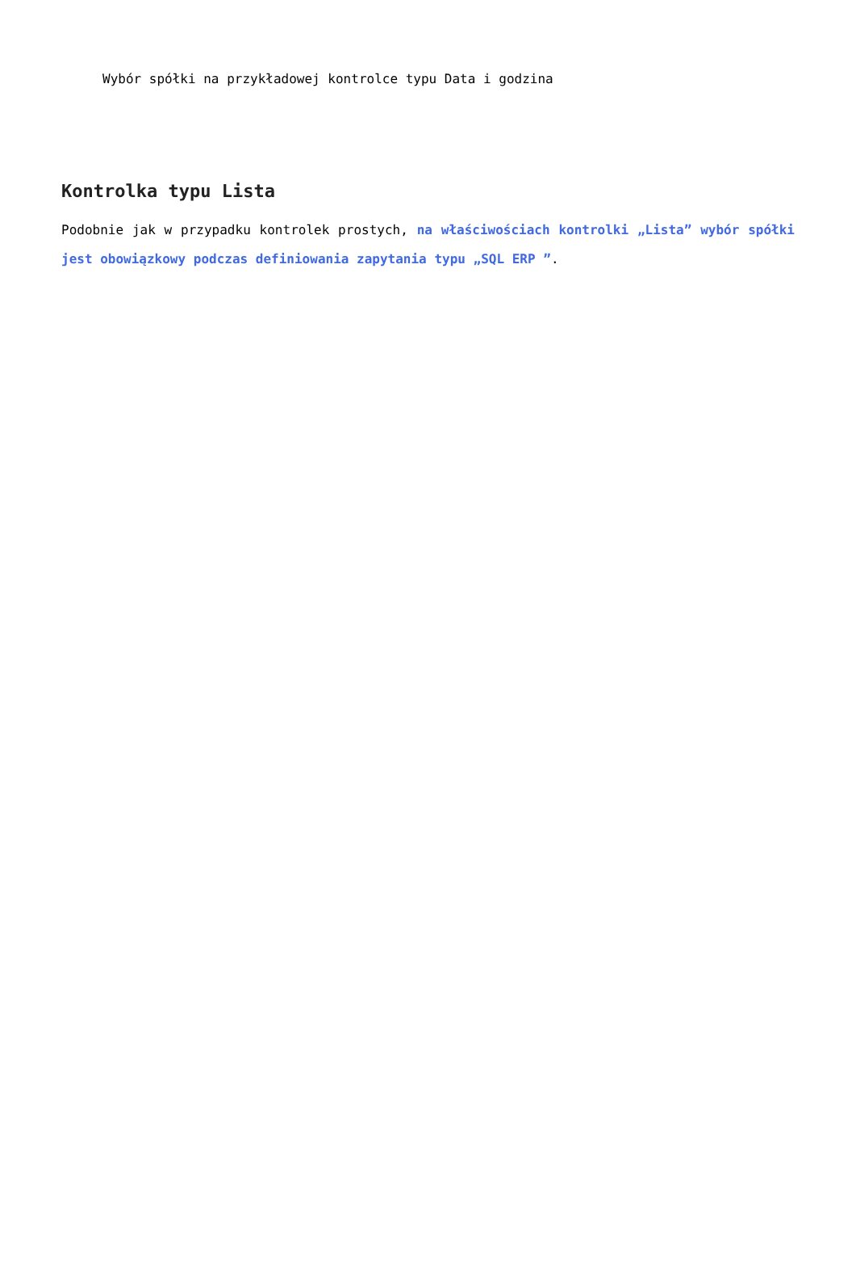Wybór spółki na przykładowej kontrolce typu Data i godzina
Kontrolka typu Lista
Podobnie jak w przypadku kontrolek prostych, na właściwościach kontrolki „Lista” wybór spółki jest obowiązkowy podczas definiowania zapytania typu „SQL ERP ”.